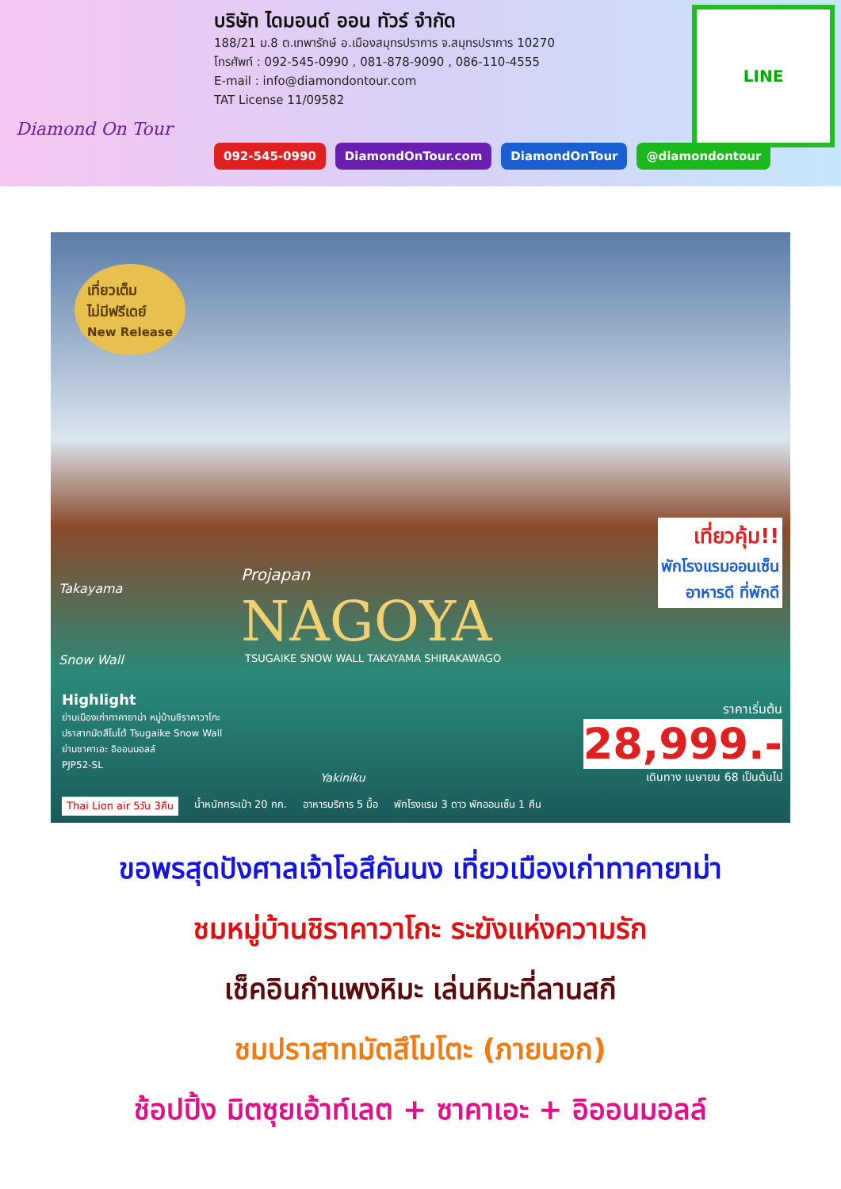Diamond On Tour
บริษัท ไดมอนด์ ออน ทัวร์ จำกัด
188/21 ม.8 ต.เทพารักษ์ อ.เมืองสมุทรปราการ จ.สมุทรปราการ 10270
โทรศัพท์ : 092-545-0990 , 081-878-9090 , 086-110-4555
E-mail : info@diamondontour.com
TAT License 11/09582
LINE
092-545-0990 DiamondOnTour.com DiamondOnTour @diamondontour
เที่ยวเต็ม
ไม่มีฟรีเดย์
New Release
เที่ยวคุ้ม!!
พักโรงแรมออนเซ็น
อาหารดี ที่พักดี
Projapan
NAGOYA
TSUGAIKE SNOW WALL TAKAYAMA SHIRAKAWAGO
Takayama
Snow Wall
Highlight
ย่านเมืองเก่าทาคายาม่า หมู่บ้านชิราคาวาโกะ
ปราสาทมัตสึโมโต้ Tsugaike Snow Wall
ย่านซาคาเอะ อิออนมอลล์
PJP52-SL
Yakiniku
ราคาเริ่มต้น
28,999.-
เดินทาง เมษายน 68 เป็นต้นไป
Thai Lion air 5วัน 3คืน น้ำหนักกระเป๋า 20 กก. อาหารบริการ 5 มื้อ พักโรงแรม 3 ดาว พักออนเซ็น 1 คืน
ขอพรสุดปังศาลเจ้าโอสึคันนง เที่ยวเมืองเก่าทาคายาม่า
ชมหมู่บ้านชิราคาวาโกะ ระฆังแห่งความรัก
เช็คอินกำแพงหิมะ เล่นหิมะที่ลานสกี
ชมปราสาทมัตสึโมโตะ (ภายนอก)
ช้อปปิ้ง มิตซุยเอ้าท์เลต + ซาคาเอะ + อิออนมอลล์